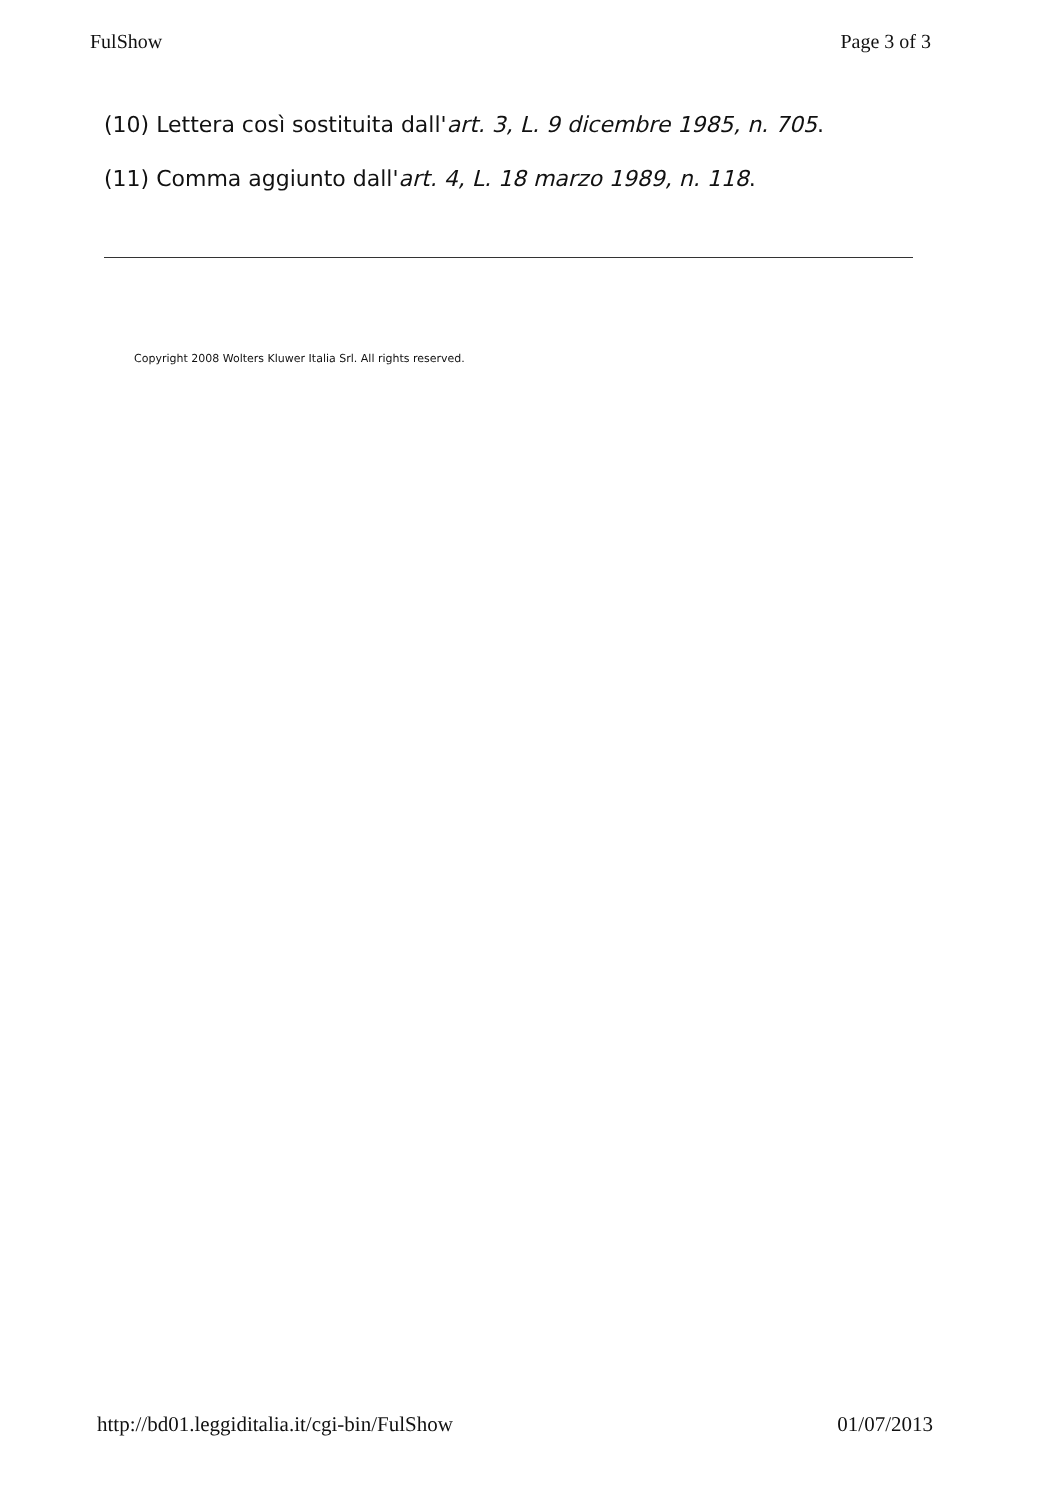FulShow Page 3 of 3
(10) Lettera così sostituita dall'art. 3, L. 9 dicembre 1985, n. 705.
(11) Comma aggiunto dall'art. 4, L. 18 marzo 1989, n. 118.
Copyright 2008 Wolters Kluwer Italia Srl. All rights reserved.
http://bd01.leggiditalia.it/cgi-bin/FulShow 01/07/2013